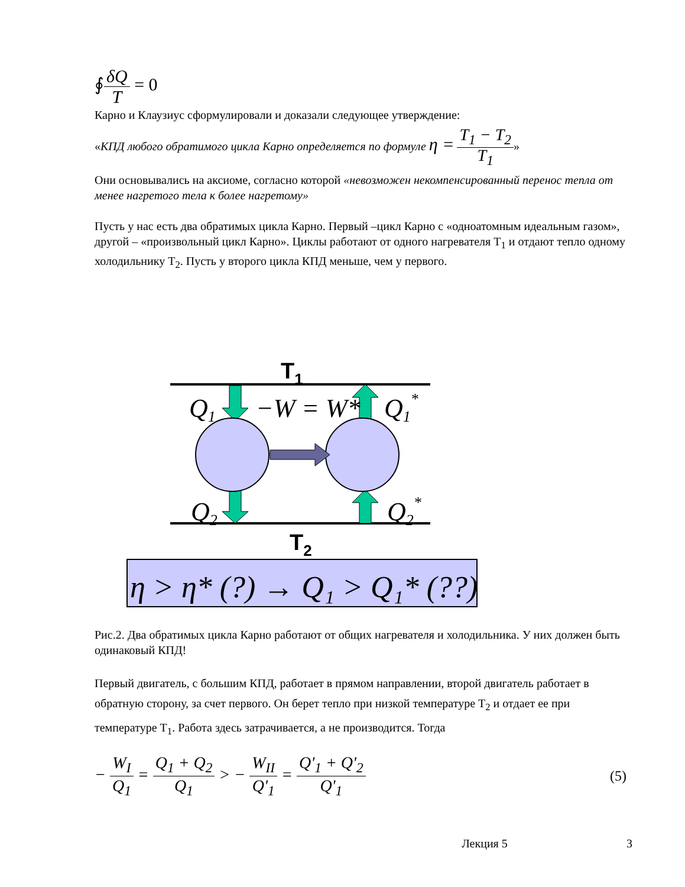∮δQ T = 0
Карно и Клаузиус сформулировали и доказали следующее утверждение:
«КПД любого обратимого цикла Карно определяется по формуле η = T<sub>1</sub> − T<sub>2</sub> T<sub>1</sub>»
Они основывались на аксиоме, согласно которой «невозможен некомпенсированный перенос тепла от менее нагретого тела к более нагретому»
Пусть у нас есть два обратимых цикла Карно. Первый –цикл Карно с «одноатомным идеальным газом», другой – «произвольный цикл Карно». Циклы работают от одного нагревателя T<sub>1</sub> и отдают тепло одному холодильнику T<sub>2</sub>. Пусть у второго цикла КПД меньше, чем у первого.
T1
Q1
−W = W*
Q1*
Q2
Q2*
T2
η > η* (?) → Q₁ > Q₁* (??)
Рис.2. Два обратимых цикла Карно работают от общих нагревателя и холодильника. У них должен быть одинаковый КПД!
Первый двигатель, с большим КПД, работает в прямом направлении, второй двигатель работает в обратную сторону, за счет первого. Он берет тепло при низкой температуре T<sub>2</sub> и отдает ее при температуре T<sub>1</sub>. Работа здесь затрачивается, а не производится. Тогда
− W<sub>I</sub> Q<sub>1</sub> = Q<sub>1</sub> + Q<sub>2</sub> Q<sub>1</sub> > − W<sub>II</sub> Q'<sub>1</sub> = Q'<sub>1</sub> + Q'<sub>2</sub> Q'<sub>1</sub>
(5)
Лекция 5 3